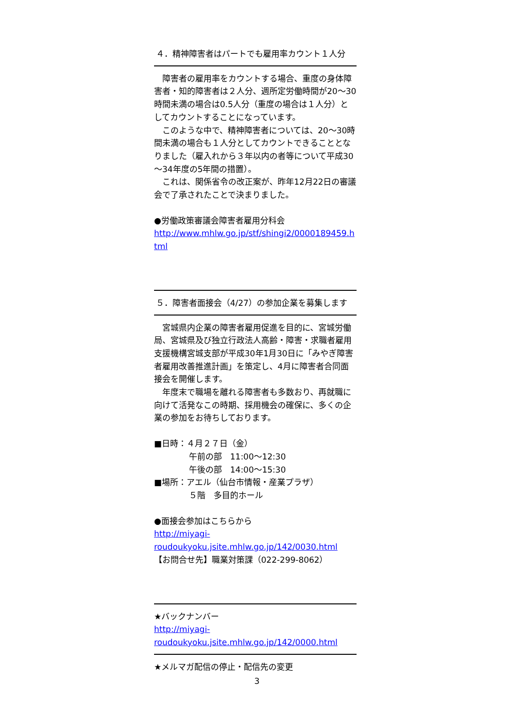４．精神障害者はパートでも雇用率カウント１人分
　障害者の雇用率をカウントする場合、重度の身体障害者・知的障害者は２人分、週所定労働時間が20～30時間未満の場合は0.5人分（重度の場合は１人分）としてカウントすることになっています。
　このような中で、精神障害者については、20～30時間未満の場合も１人分としてカウントできることとなりました（雇入れから３年以内の者等について平成30～34年度の5年間の措置）。
　これは、関係省令の改正案が、昨年12月22日の審議会で了承されたことで決まりました。
●労働政策審議会障害者雇用分科会
http://www.mhlw.go.jp/stf/shingi2/0000189459.html
５．障害者面接会（4/27）の参加企業を募集します
　宮城県内企業の障害者雇用促進を目的に、宮城労働局、宮城県及び独立行政法人高齢・障害・求職者雇用支援機構宮城支部が平成30年1月30日に「みやぎ障害者雇用改善推進計画」を策定し、4月に障害者合同面接会を開催します。
　年度末で職場を離れる障害者も多数おり、再就職に向けて活発なこの時期、採用機会の確保に、多くの企業の参加をお待ちしております。
■日時：４月２７日（金）
午前の部　11:00～12:30
午後の部　14:00～15:30
■場所：アエル（仙台市情報・産業プラザ）
５階　多目的ホール
●面接会参加はこちらから
http://miyagi-
roudoukyoku.jsite.mhlw.go.jp/142/0030.html
【お問合せ先】職業対策課（022-299-8062）
★バックナンバー
http://miyagi-
roudoukyoku.jsite.mhlw.go.jp/142/0000.html
★メルマガ配信の停止・配信先の変更
3